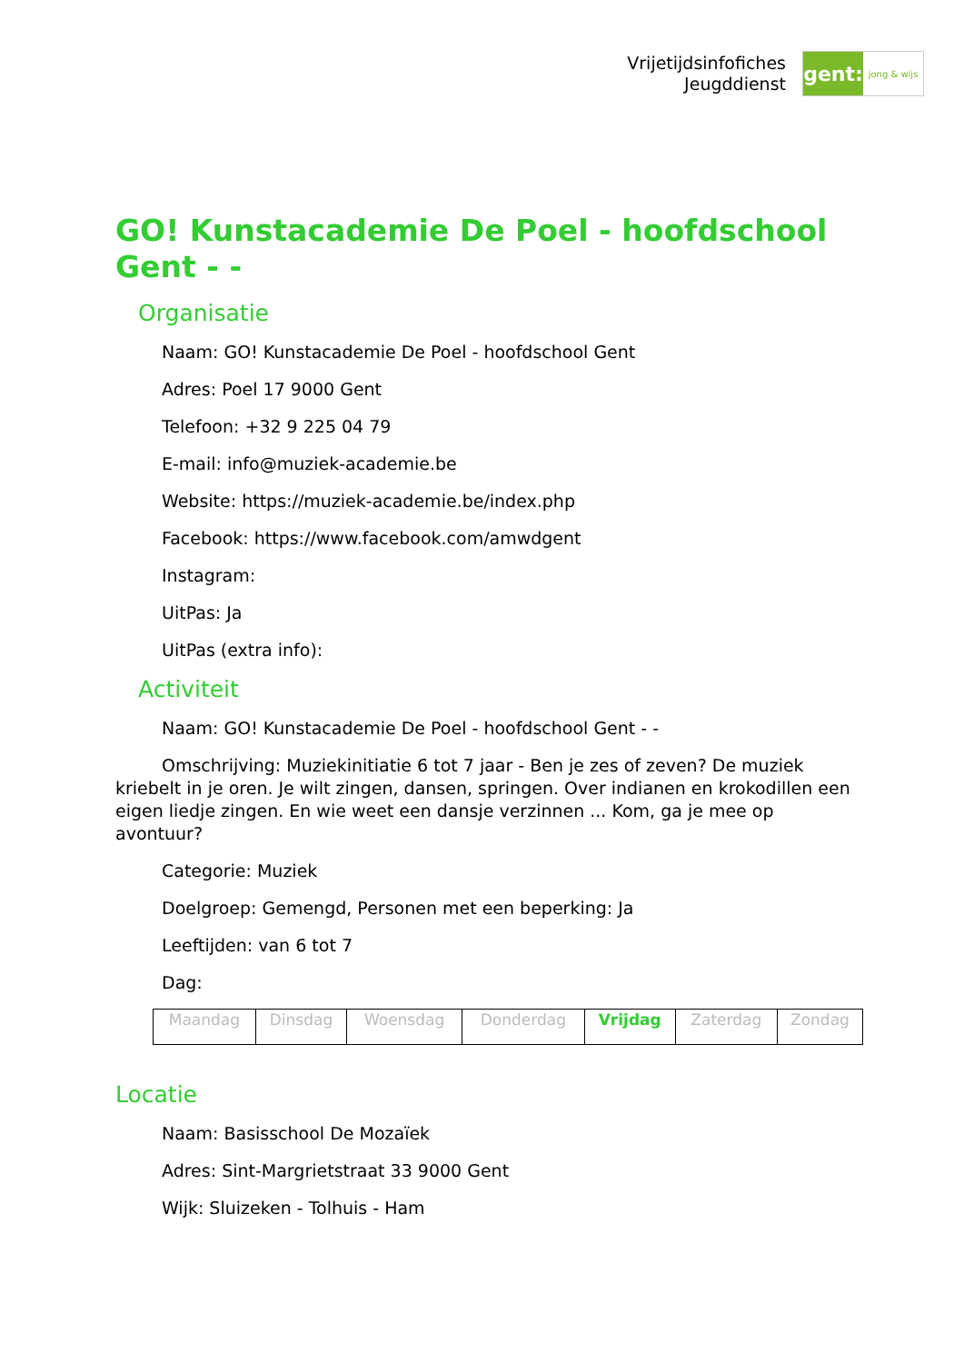Vrijetijdsinfofiches
Jeugddienst
gent:
jong & wijs
GO! Kunstacademie De Poel - hoofdschool Gent - -
Organisatie
Naam: GO! Kunstacademie De Poel - hoofdschool Gent
Adres: Poel 17 9000 Gent
Telefoon: +32 9 225 04 79
E-mail: info@muziek-academie.be
Website: https://muziek-academie.be/index.php
Facebook: https://www.facebook.com/amwdgent
Instagram:
UitPas: Ja
UitPas (extra info):
Activiteit
Naam: GO! Kunstacademie De Poel - hoofdschool Gent - -
Omschrijving: Muziekinitiatie 6 tot 7 jaar - Ben je zes of zeven? De muziek kriebelt in je oren. Je wilt zingen, dansen, springen. Over indianen en krokodillen een eigen liedje zingen. En wie weet een dansje verzinnen ... Kom, ga je mee op avontuur?
Categorie: Muziek
Doelgroep: Gemengd, Personen met een beperking: Ja
Leeftijden: van 6 tot 7
Dag:
| Maandag | Dinsdag | Woensdag | Donderdag | Vrijdag | Zaterdag | Zondag |
Locatie
Naam: Basisschool De Mozaïek
Adres: Sint-Margrietstraat 33 9000 Gent
Wijk: Sluizeken - Tolhuis - Ham